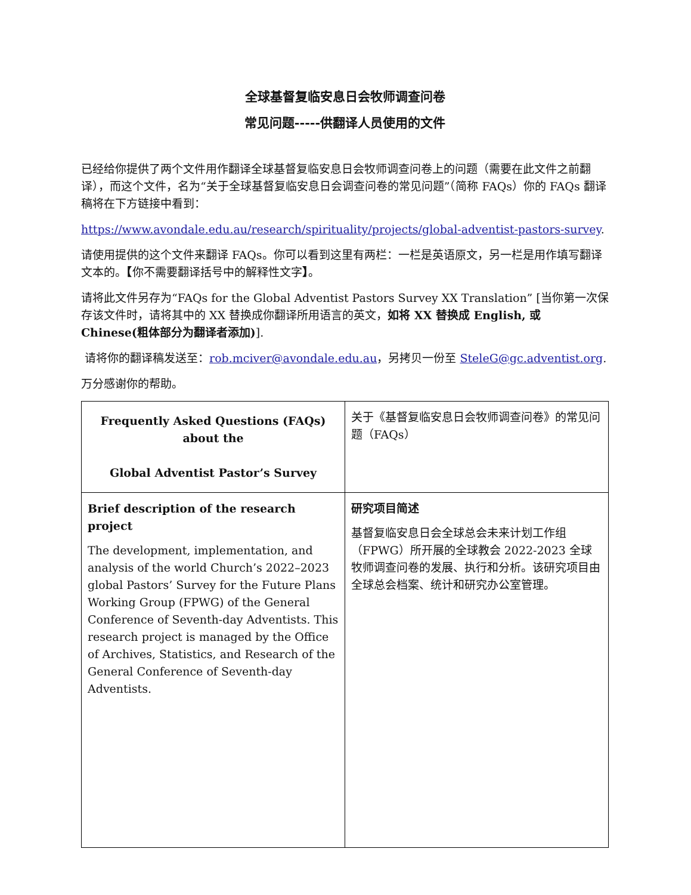全球基督复临安息日会牧师调查问卷
常见问题-----供翻译人员使用的文件
已经给你提供了两个文件用作翻译全球基督复临安息日会牧师调查问卷上的问题（需要在此文件之前翻译），而这个文件，名为“关于全球基督复临安息日会调查问卷的常见问题”（简称 FAQs）你的 FAQs 翻译稿将在下方链接中看到：
https://www.avondale.edu.au/research/spirituality/projects/global-adventist-pastors-survey.
请使用提供的这个文件来翻译 FAQs。你可以看到这里有两栏：一栏是英语原文，另一栏是用作填写翻译文本的。【你不需要翻译括号中的解释性文字】。
请将此文件另存为“FAQs for the Global Adventist Pastors Survey XX Translation” [当你第一次保存该文件时，请将其中的 XX 替换成你翻译所用语言的英文，如将 XX 替换成 English, 或 Chinese(粗体部分为翻译者添加)].
请将你的翻译稿发送至：rob.mciver@avondale.edu.au，另拷贝一份至 SteleG@gc.adventist.org.
万分感谢你的帮助。
| Frequently Asked Questions (FAQs) about the Global Adventist Pastor’s Survey | 关于《基督复临安息日会牧师调查问卷》的常见问题（FAQs） |
| Brief description of the research project The development, implementation, and analysis of the world Church’s 2022–2023 global Pastors’ Survey for the Future Plans Working Group (FPWG) of the General Conference of Seventh-day Adventists. This research project is managed by the Office of Archives, Statistics, and Research of the General Conference of Seventh-day Adventists. | 研究项目简述 基督复临安息日会全球总会未来计划工作组（FPWG）所开展的全球教会 2022-2023 全球牧师调查问卷的发展、执行和分析。该研究项目由全球总会档案、统计和研究办公室管理。 |